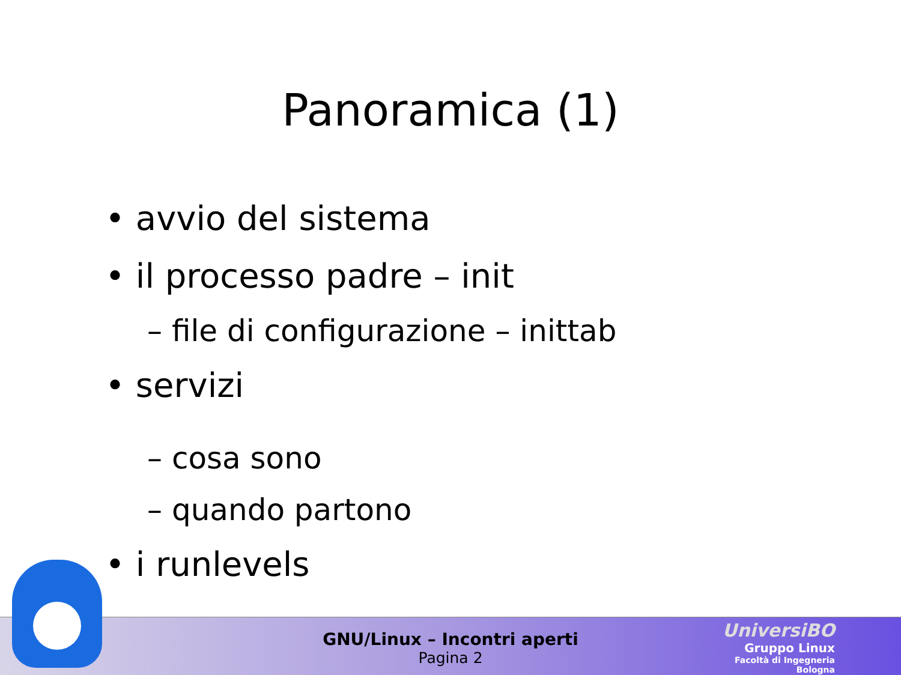Panoramica (1)
• avvio del sistema
• il processo padre – init
– file di configurazione – inittab
• servizi
– cosa sono
– quando partono
• i runlevels
GNU/Linux – Incontri aperti
Pagina 2
UniversiBO
Gruppo Linux
Facoltà di Ingegneria
Bologna